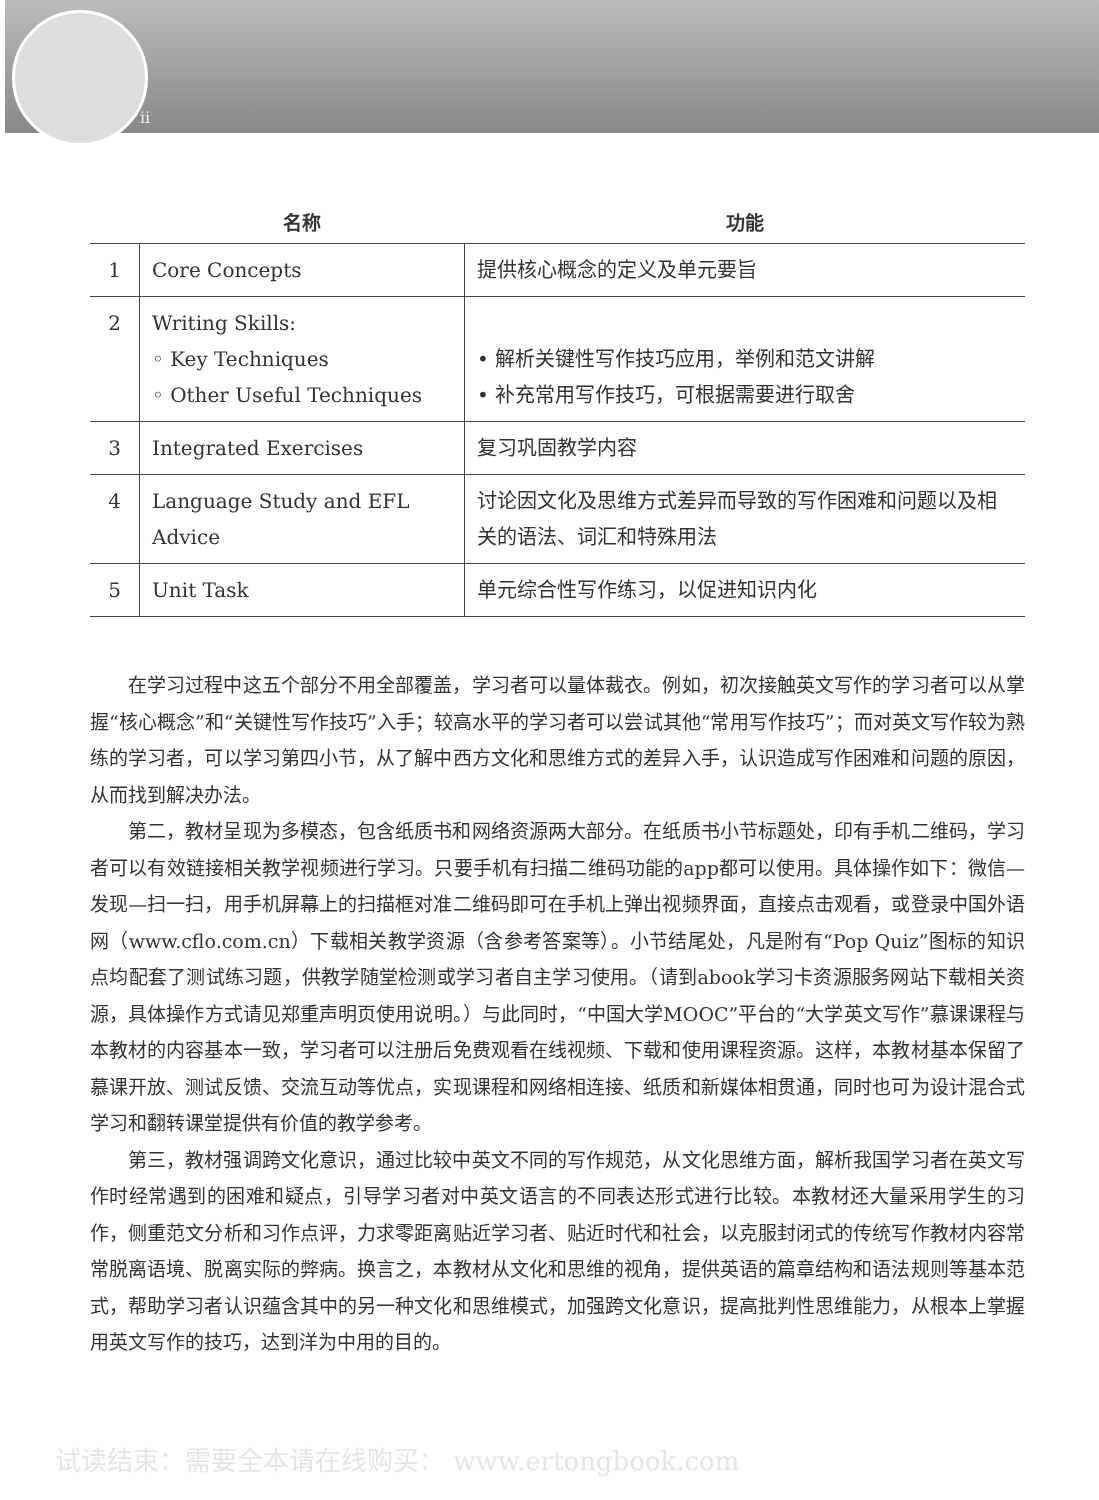ii
| | 名称 | 功能 |
| --- | --- | --- |
| 1 | Core Concepts | 提供核心概念的定义及单元要旨 |
| 2 | Writing Skills: ◦ Key Techniques ◦ Other Useful Techniques | • 解析关键性写作技巧应用，举例和范文讲解 • 补充常用写作技巧，可根据需要进行取舍 |
| 3 | Integrated Exercises | 复习巩固教学内容 |
| 4 | Language Study and EFL Advice | 讨论因文化及思维方式差异而导致的写作困难和问题以及相关的语法、词汇和特殊用法 |
| 5 | Unit Task | 单元综合性写作练习，以促进知识内化 |
在学习过程中这五个部分不用全部覆盖，学习者可以量体裁衣。例如，初次接触英文写作的学习者可以从掌握“核心概念”和“关键性写作技巧”入手；较高水平的学习者可以尝试其他“常用写作技巧”；而对英文写作较为熟练的学习者，可以学习第四小节，从了解中西方文化和思维方式的差异入手，认识造成写作困难和问题的原因，从而找到解决办法。
第二，教材呈现为多模态，包含纸质书和网络资源两大部分。在纸质书小节标题处，印有手机二维码，学习者可以有效链接相关教学视频进行学习。只要手机有扫描二维码功能的app都可以使用。具体操作如下：微信—发现—扫一扫，用手机屏幕上的扫描框对准二维码即可在手机上弹出视频界面，直接点击观看，或登录中国外语网（www.cflo.com.cn）下载相关教学资源（含参考答案等）。小节结尾处，凡是附有“Pop Quiz”图标的知识点均配套了测试练习题，供教学随堂检测或学习者自主学习使用。（请到abook学习卡资源服务网站下载相关资源，具体操作方式请见郑重声明页使用说明。）与此同时，“中国大学MOOC”平台的“大学英文写作”慕课课程与本教材的内容基本一致，学习者可以注册后免费观看在线视频、下载和使用课程资源。这样，本教材基本保留了慕课开放、测试反馈、交流互动等优点，实现课程和网络相连接、纸质和新媒体相贯通，同时也可为设计混合式学习和翻转课堂提供有价值的教学参考。
第三，教材强调跨文化意识，通过比较中英文不同的写作规范，从文化思维方面，解析我国学习者在英文写作时经常遇到的困难和疑点，引导学习者对中英文语言的不同表达形式进行比较。本教材还大量采用学生的习作，侧重范文分析和习作点评，力求零距离贴近学习者、贴近时代和社会，以克服封闭式的传统写作教材内容常常脱离语境、脱离实际的弊病。换言之，本教材从文化和思维的视角，提供英语的篇章结构和语法规则等基本范式，帮助学习者认识蕴含其中的另一种文化和思维模式，加强跨文化意识，提高批判性思维能力，从根本上掌握用英文写作的技巧，达到洋为中用的目的。
试读结束：需要全本请在线购买： www.ertongbook.com